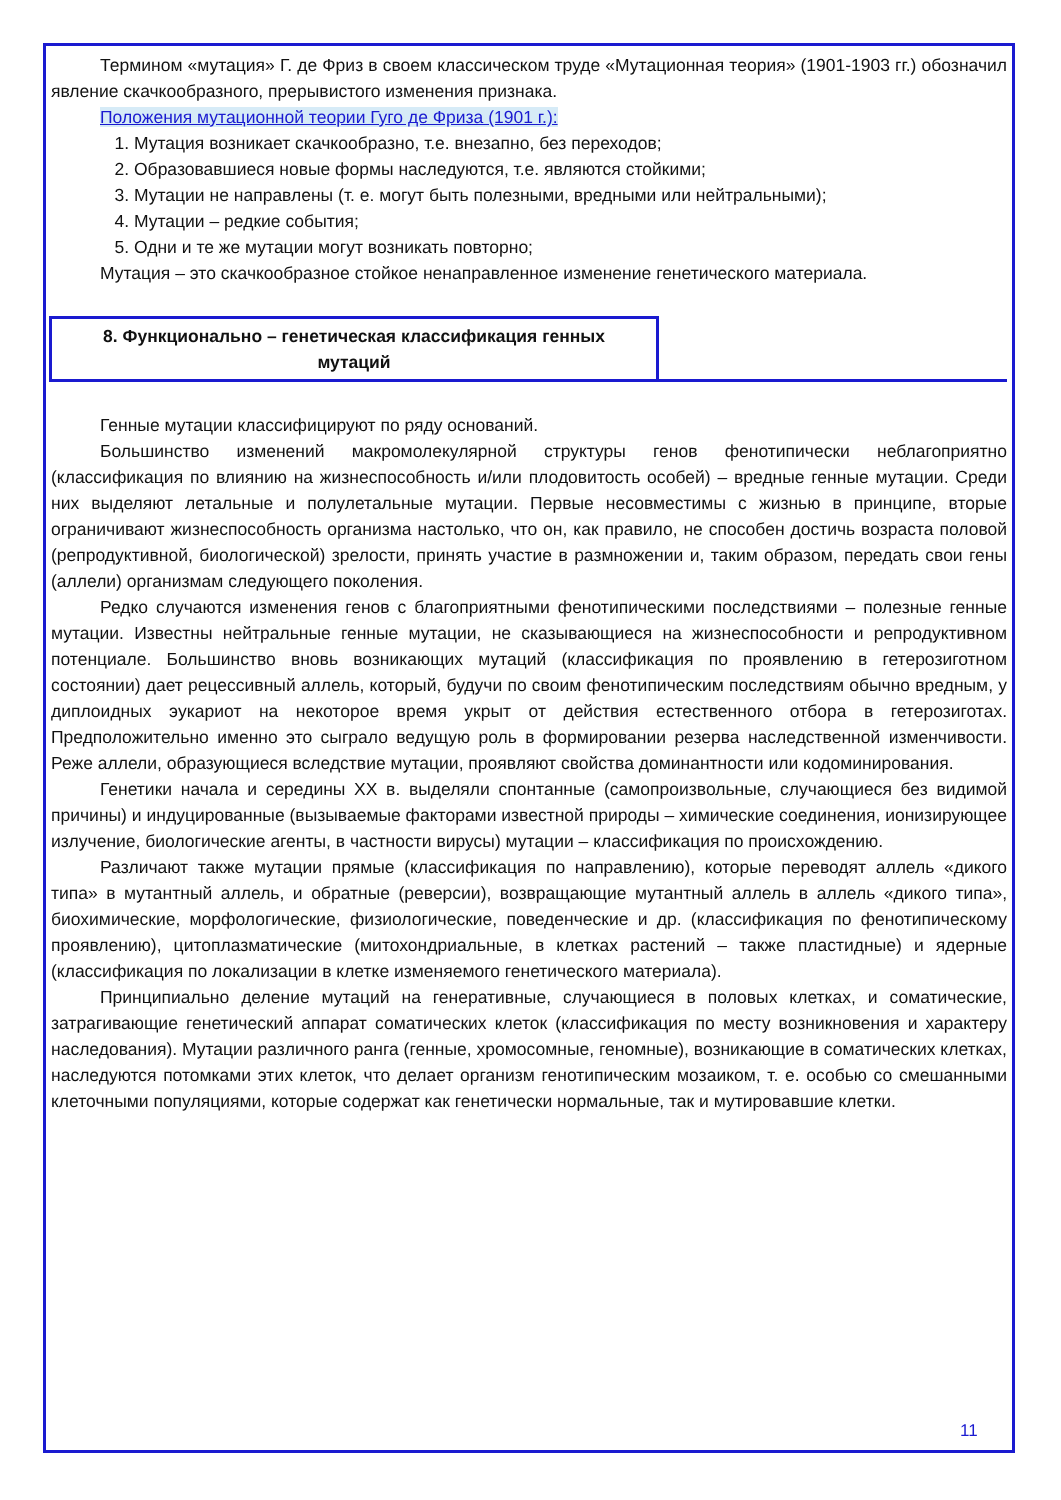Термином «мутация» Г. де Фриз в своем классическом труде «Мутационная теория» (1901-1903 гг.) обозначил явление скачкообразного, прерывистого изменения признака.
Положения мутационной теории Гуго де Фриза (1901 г.):
1. Мутация возникает скачкообразно, т.е. внезапно, без переходов;
2. Образовавшиеся новые формы наследуются, т.е. являются стойкими;
3. Мутации не направлены (т. е. могут быть полезными, вредными или нейтральными);
4. Мутации – редкие события;
5. Одни и те же мутации могут возникать повторно;
Мутация – это скачкообразное стойкое ненаправленное изменение генетического материала.
8. Функционально – генетическая классификация генных
мутаций
Генные мутации классифицируют по ряду оснований.
Большинство изменений макромолекулярной структуры генов фенотипически неблагоприятно (классификация по влиянию на жизнеспособность и/или плодовитость особей) – вредные генные мутации. Среди них выделяют летальные и полулетальные мутации. Первые несовместимы с жизнью в принципе, вторые ограничивают жизнеспособность организма настолько, что он, как правило, не способен достичь возраста половой (репродуктивной, биологической) зрелости, принять участие в размножении и, таким образом, передать свои гены (аллели) организмам следующего поколения.
Редко случаются изменения генов с благоприятными фенотипическими последствиями – полезные генные мутации. Известны нейтральные генные мутации, не сказывающиеся на жизнеспособности и репродуктивном потенциале. Большинство вновь возникающих мутаций (классификация по проявлению в гетерозиготном состоянии) дает рецессивный аллель, который, будучи по своим фенотипическим последствиям обычно вредным, у диплоидных эукариот на некоторое время укрыт от действия естественного отбора в гетерозиготах. Предположительно именно это сыграло ведущую роль в формировании резерва наследственной изменчивости. Реже аллели, образующиеся вследствие мутации, проявляют свойства доминантности или кодоминирования.
Генетики начала и середины XX в. выделяли спонтанные (самопроизвольные, случающиеся без видимой причины) и индуцированные (вызываемые факторами известной природы – химические соединения, ионизирующее излучение, биологические агенты, в частности вирусы) мутации – классификация по происхождению.
Различают также мутации прямые (классификация по направлению), которые переводят аллель «дикого типа» в мутантный аллель, и обратные (реверсии), возвращающие мутантный аллель в аллель «дикого типа», биохимические, морфологические, физиологические, поведенческие и др. (классификация по фенотипическому проявлению), цитоплазматические (митохондриальные, в клетках растений – также пластидные) и ядерные (классификация по локализации в клетке изменяемого генетического материала).
Принципиально деление мутаций на генеративные, случающиеся в половых клетках, и соматические, затрагивающие генетический аппарат соматических клеток (классификация по месту возникновения и характеру наследования). Мутации различного ранга (генные, хромосомные, геномные), возникающие в соматических клетках, наследуются потомками этих клеток, что делает организм генотипическим мозаиком, т. е. особью со смешанными клеточными популяциями, которые содержат как генетически нормальные, так и мутировавшие клетки.
11